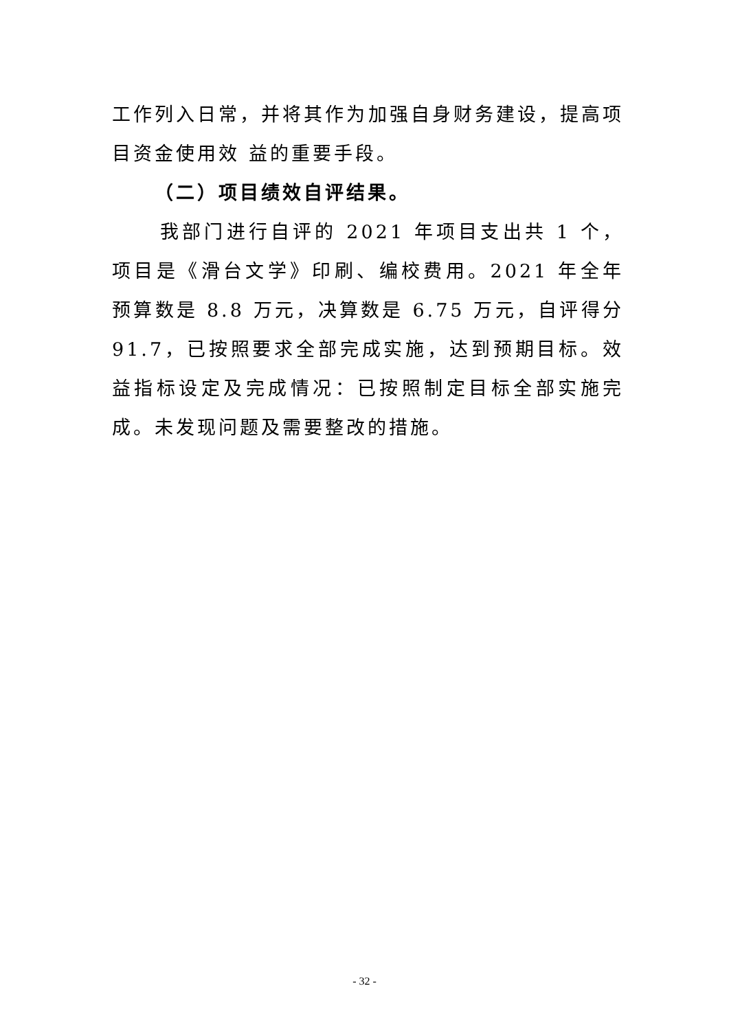工作列入日常，并将其作为加强自身财务建设，提高项目资金使用效 益的重要手段。
（二）项目绩效自评结果。
我部门进行自评的 2021 年项目支出共 1 个，项目是《滑台文学》印刷、编校费用。2021 年全年预算数是 8.8 万元，决算数是 6.75 万元，自评得分 91.7，已按照要求全部完成实施，达到预期目标。效益指标设定及完成情况：已按照制定目标全部实施完成。未发现问题及需要整改的措施。
- 32 -